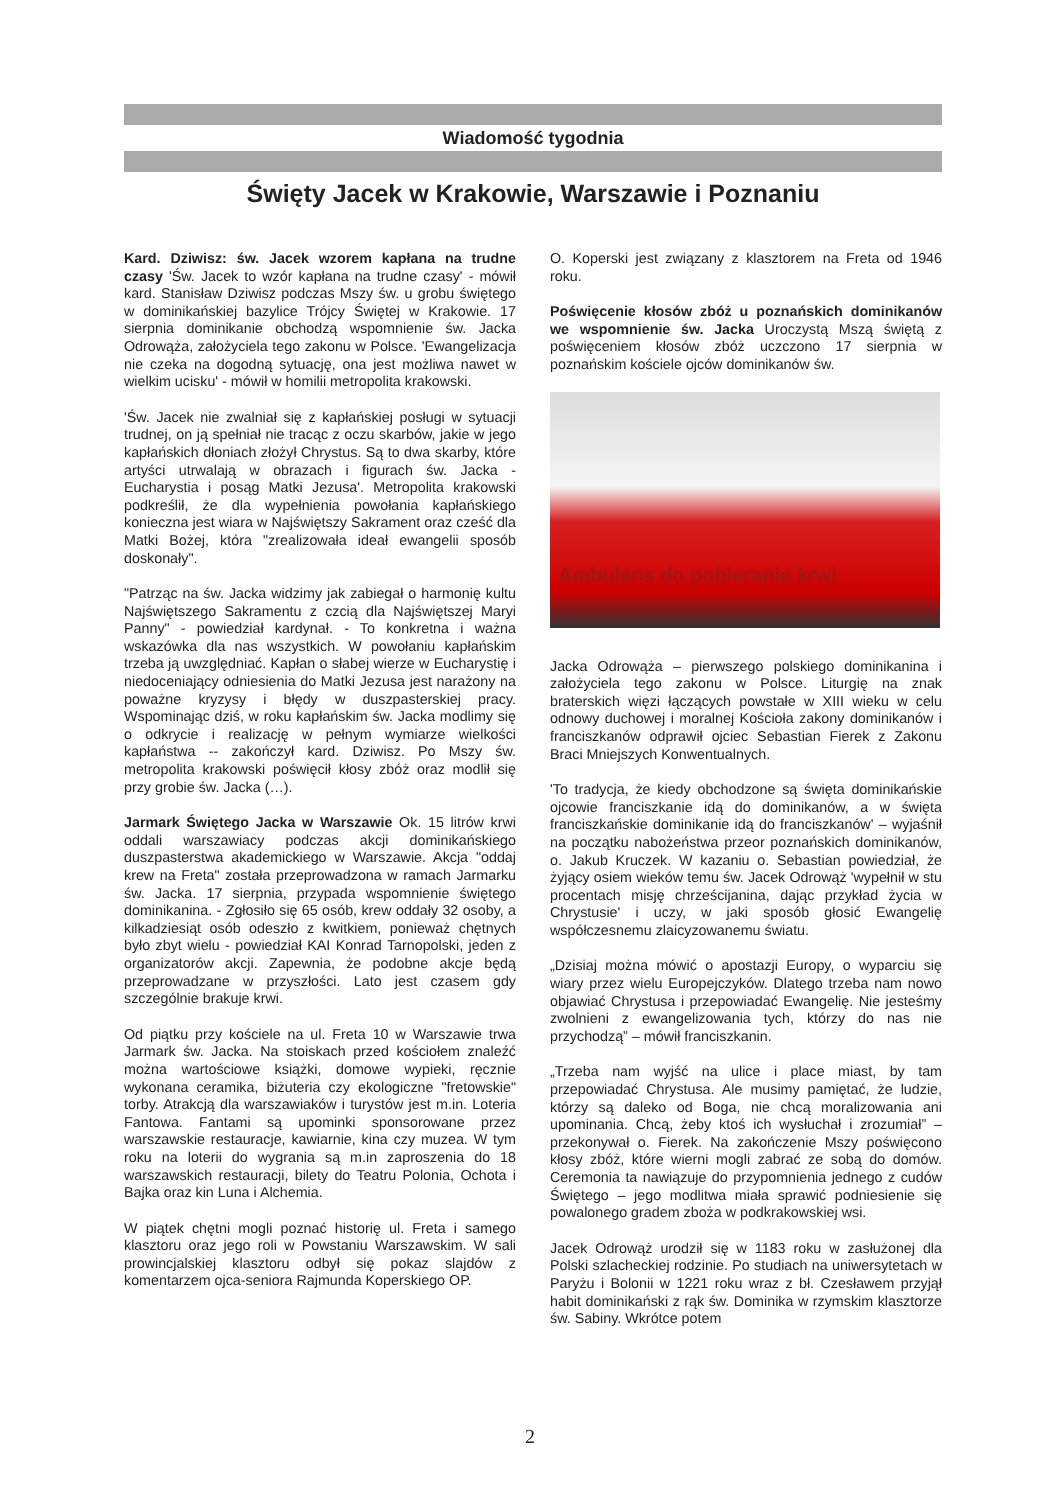Wiadomość tygodnia
Święty Jacek w Krakowie, Warszawie i Poznaniu
Kard. Dziwisz: św. Jacek wzorem kapłana na trudne czasy 'Św. Jacek to wzór kapłana na trudne czasy' - mówił kard. Stanisław Dziwisz podczas Mszy św. u grobu świętego w dominikańskiej bazylice Trójcy Świętej w Krakowie. 17 sierpnia dominikanie obchodzą wspomnienie św. Jacka Odrowąża, założyciela tego zakonu w Polsce. 'Ewangelizacja nie czeka na dogodną sytuację, ona jest możliwa nawet w wielkim ucisku' - mówił w homilii metropolita krakowski.
'Św. Jacek nie zwalniał się z kapłańskiej posługi w sytuacji trudnej, on ją spełniał nie tracąc z oczu skarbów, jakie w jego kapłańskich dłoniach złożył Chrystus. Są to dwa skarby, które artyści utrwalają w obrazach i figurach św. Jacka - Eucharystia i posąg Matki Jezusa'. Metropolita krakowski podkreślił, że dla wypełnienia powołania kapłańskiego konieczna jest wiara w Najświętszy Sakrament oraz cześć dla Matki Bożej, która "zrealizowała ideał ewangelii sposób doskonały".
"Patrząc na św. Jacka widzimy jak zabiegał o harmonię kultu Najświętszego Sakramentu z czcią dla Najświętszej Maryi Panny" - powiedział kardynał. - To konkretna i ważna wskazówka dla nas wszystkich. W powołaniu kapłańskim trzeba ją uwzględniać. Kapłan o słabej wierze w Eucharystię i niedoceniający odniesienia do Matki Jezusa jest narażony na poważne kryzysy i błędy w duszpasterskiej pracy. Wspominając dziś, w roku kapłańskim św. Jacka modlimy się o odkrycie i realizację w pełnym wymiarze wielkości kapłaństwa -- zakończył kard. Dziwisz. Po Mszy św. metropolita krakowski poświęcił kłosy zbóż oraz modlił się przy grobie św. Jacka (…).
Jarmark Świętego Jacka w Warszawie Ok. 15 litrów krwi oddali warszawiacy podczas akcji dominikańskiego duszpasterstwa akademickiego w Warszawie. Akcja "oddaj krew na Freta" została przeprowadzona w ramach Jarmarku św. Jacka. 17 sierpnia, przypada wspomnienie świętego dominikanina. - Zgłosiło się 65 osób, krew oddały 32 osoby, a kilkadziesiąt osób odeszło z kwitkiem, ponieważ chętnych było zbyt wielu - powiedział KAI Konrad Tarnopolski, jeden z organizatorów akcji. Zapewnia, że podobne akcje będą przeprowadzane w przyszłości. Lato jest czasem gdy szczególnie brakuje krwi.
Od piątku przy kościele na ul. Freta 10 w Warszawie trwa Jarmark św. Jacka. Na stoiskach przed kościołem znaleźć można wartościowe książki, domowe wypieki, ręcznie wykonana ceramika, biżuteria czy ekologiczne "fretowskie" torby. Atrakcją dla warszawiaków i turystów jest m.in. Loteria Fantowa. Fantami są upominki sponsorowane przez warszawskie restauracje, kawiarnie, kina czy muzea. W tym roku na loterii do wygrania są m.in zaproszenia do 18 warszawskich restauracji, bilety do Teatru Polonia, Ochota i Bajka oraz kin Luna i Alchemia.
W piątek chętni mogli poznać historię ul. Freta i samego klasztoru oraz jego roli w Powstaniu Warszawskim. W sali prowincjalskiej klasztoru odbył się pokaz slajdów z komentarzem ojca-seniora Rajmunda Koperskiego OP.
O. Koperski jest związany z klasztorem na Freta od 1946 roku.
Poświęcenie kłosów zbóż u poznańskich dominikanów we wspomnienie św. Jacka Uroczystą Mszą świętą z poświęceniem kłosów zbóż uczczono 17 sierpnia w poznańskim kościele ojców dominikanów św.
Ambulans do pobierania krwi
Jacka Odrowąża – pierwszego polskiego dominikanina i założyciela tego zakonu w Polsce. Liturgię na znak braterskich więzi łączących powstałe w XIII wieku w celu odnowy duchowej i moralnej Kościoła zakony dominikanów i franciszkanów odprawił ojciec Sebastian Fierek z Zakonu Braci Mniejszych Konwentualnych.
'To tradycja, że kiedy obchodzone są święta dominikańskie ojcowie franciszkanie idą do dominikanów, a w święta franciszkańskie dominikanie idą do franciszkanów' – wyjaśnił na początku nabożeństwa przeor poznańskich dominikanów, o. Jakub Kruczek. W kazaniu o. Sebastian powiedział, że żyjący osiem wieków temu św. Jacek Odrowąż 'wypełnił w stu procentach misję chrześcijanina, dając przykład życia w Chrystusie' i uczy, w jaki sposób głosić Ewangelię współczesnemu zlaicyzowanemu światu.
„Dzisiaj można mówić o apostazji Europy, o wyparciu się wiary przez wielu Europejczyków. Dlatego trzeba nam nowo objawiać Chrystusa i przepowiadać Ewangelię. Nie jesteśmy zwolnieni z ewangelizowania tych, którzy do nas nie przychodzą” – mówił franciszkanin.
„Trzeba nam wyjść na ulice i place miast, by tam przepowiadać Chrystusa. Ale musimy pamiętać, że ludzie, którzy są daleko od Boga, nie chcą moralizowania ani upominania. Chcą, żeby ktoś ich wysłuchał i zrozumiał” – przekonywał o. Fierek. Na zakończenie Mszy poświęcono kłosy zbóż, które wierni mogli zabrać ze sobą do domów. Ceremonia ta nawiązuje do przypomnienia jednego z cudów Świętego – jego modlitwa miała sprawić podniesienie się powalonego gradem zboża w podkrakowskiej wsi.
Jacek Odrowąż urodził się w 1183 roku w zasłużonej dla Polski szlacheckiej rodzinie. Po studiach na uniwersytetach w Paryżu i Bolonii w 1221 roku wraz z bł. Czesławem przyjął habit dominikański z rąk św. Dominika w rzymskim klasztorze św. Sabiny. Wkrótce potem
2